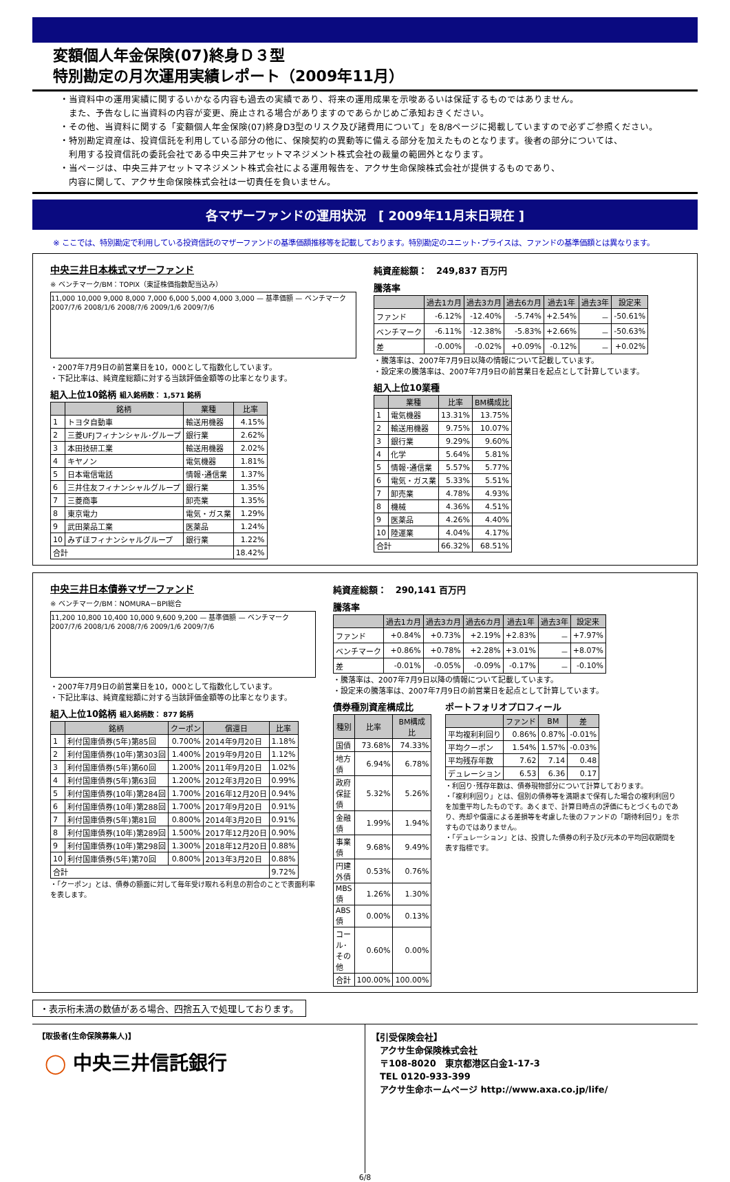変額個人年金保険(07)終身Ｄ３型
特別勘定の月次運用実績レポート（2009年11月）
・当資料中の運用実績に関するいかなる内容も過去の実績であり、将来の運用成果を示唆あるいは保証するものではありません。
　また、予告なしに当資料の内容が変更、廃止される場合がありますのであらかじめご承知おきください。
・その他、当資料に関する「変額個人年金保険(07)終身D3型のリスク及び諸費用について」を8/8ページに掲載していますので必ずご参照ください。
・特別勘定資産は、投資信託を利用している部分の他に、保険契約の異動等に備える部分を加えたものとなります。後者の部分については、
　利用する投資信託の委託会社である中央三井アセットマネジメント株式会社の裁量の範囲外となります。
・当ページは、中央三井アセットマネジメント株式会社による運用報告を、アクサ生命保険株式会社が提供するものであり、
　内容に関して、アクサ生命保険株式会社は一切責任を負いません。
各マザーファンドの運用状況　[ 2009年11月末日現在 ]
※ ここでは、特別勘定で利用している投資信託のマザーファンドの基準価額推移等を記載しております。特別勘定のユニット･プライスは、ファンドの基準価額とは異なります。
中央三井日本株式マザーファンド
※ ベンチマーク/BM：TOPIX（東証株価指数配当込み）
11,000 10,000 9,000 8,000 7,000 6,000 5,000 4,000 3,000 — 基準価額 — ベンチマーク
2007/7/6 2008/1/6 2008/7/6 2009/1/6 2009/7/6
・2007年7月9日の前営業日を10，000として指数化しています。
・下記比率は、純資産総額に対する当該評価金額等の比率となります。
組入上位10銘柄 組入銘柄数： 1,571 銘柄
| | 銘柄 | 業種 | 比率 |
| --- | --- | --- | --- |
| 1 | トヨタ自動車 | 輸送用機器 | 4.15% |
| 2 | 三菱UFJフィナンシャル･グループ | 銀行業 | 2.62% |
| 3 | 本田技研工業 | 輸送用機器 | 2.02% |
| 4 | キヤノン | 電気機器 | 1.81% |
| 5 | 日本電信電話 | 情報･通信業 | 1.37% |
| 6 | 三井住友フィナンシャルグループ | 銀行業 | 1.35% |
| 7 | 三菱商事 | 卸売業 | 1.35% |
| 8 | 東京電力 | 電気・ガス業 | 1.29% |
| 9 | 武田薬品工業 | 医薬品 | 1.24% |
| 10 | みずほフィナンシャルグループ | 銀行業 | 1.22% |
| 合計 | | | 18.42% |
純資産総額：　249,837 百万円
騰落率
| | 過去1カ月 | 過去3カ月 | 過去6カ月 | 過去1年 | 過去3年 | 設定来 |
| --- | --- | --- | --- | --- | --- | --- |
| ファンド | -6.12% | -12.40% | -5.74% | +2.54% | － | -50.61% |
| ベンチマーク | -6.11% | -12.38% | -5.83% | +2.66% | － | -50.63% |
| 差 | -0.00% | -0.02% | +0.09% | -0.12% | － | +0.02% |
・騰落率は、2007年7月9日以降の情報について記載しています。
・設定来の騰落率は、2007年7月9日の前営業日を起点として計算しています。
組入上位10業種
| | 業種 | 比率 | BM構成比 |
| --- | --- | --- | --- |
| 1 | 電気機器 | 13.31% | 13.75% |
| 2 | 輸送用機器 | 9.75% | 10.07% |
| 3 | 銀行業 | 9.29% | 9.60% |
| 4 | 化学 | 5.64% | 5.81% |
| 5 | 情報･通信業 | 5.57% | 5.77% |
| 6 | 電気・ガス業 | 5.33% | 5.51% |
| 7 | 卸売業 | 4.78% | 4.93% |
| 8 | 機械 | 4.36% | 4.51% |
| 9 | 医薬品 | 4.26% | 4.40% |
| 10 | 陸運業 | 4.04% | 4.17% |
| 合計 | | 66.32% | 68.51% |
中央三井日本債券マザーファンド
※ ベンチマーク/BM：NOMURA－BPI総合
11,200 10,800 10,400 10,000 9,600 9,200 — 基準価額 — ベンチマーク
2007/7/6 2008/1/6 2008/7/6 2009/1/6 2009/7/6
・2007年7月9日の前営業日を10，000として指数化しています。
・下記比率は、純資産総額に対する当該評価金額等の比率となります。
組入上位10銘柄 組入銘柄数： 877 銘柄
| | 銘柄 | クーポン | 償還日 | 比率 |
| --- | --- | --- | --- | --- |
| 1 | 利付国庫債券(5年)第85回 | 0.700% | 2014年9月20日 | 1.18% |
| 2 | 利付国庫債券(10年)第303回 | 1.400% | 2019年9月20日 | 1.12% |
| 3 | 利付国庫債券(5年)第60回 | 1.200% | 2011年9月20日 | 1.02% |
| 4 | 利付国庫債券(5年)第63回 | 1.200% | 2012年3月20日 | 0.99% |
| 5 | 利付国庫債券(10年)第284回 | 1.700% | 2016年12月20日 | 0.94% |
| 6 | 利付国庫債券(10年)第288回 | 1.700% | 2017年9月20日 | 0.91% |
| 7 | 利付国庫債券(5年)第81回 | 0.800% | 2014年3月20日 | 0.91% |
| 8 | 利付国庫債券(10年)第289回 | 1.500% | 2017年12月20日 | 0.90% |
| 9 | 利付国庫債券(10年)第298回 | 1.300% | 2018年12月20日 | 0.88% |
| 10 | 利付国庫債券(5年)第70回 | 0.800% | 2013年3月20日 | 0.88% |
| 合計 | | | | 9.72% |
・「クーポン」とは、債券の額面に対して毎年受け取れる利息の割合のことで表面利率を表します。
純資産総額：　290,141 百万円
騰落率
| | 過去1カ月 | 過去3カ月 | 過去6カ月 | 過去1年 | 過去3年 | 設定来 |
| --- | --- | --- | --- | --- | --- | --- |
| ファンド | +0.84% | +0.73% | +2.19% | +2.83% | － | +7.97% |
| ベンチマーク | +0.86% | +0.78% | +2.28% | +3.01% | － | +8.07% |
| 差 | -0.01% | -0.05% | -0.09% | -0.17% | － | -0.10% |
・騰落率は、2007年7月9日以降の情報について記載しています。
・設定来の騰落率は、2007年7月9日の前営業日を起点として計算しています。
債券種別資産構成比
| 種別 | 比率 | BM構成比 |
| --- | --- | --- |
| 国債 | 73.68% | 74.33% |
| 地方債 | 6.94% | 6.78% |
| 政府保証債 | 5.32% | 5.26% |
| 金融債 | 1.99% | 1.94% |
| 事業債 | 9.68% | 9.49% |
| 円建外債 | 0.53% | 0.76% |
| MBS債 | 1.26% | 1.30% |
| ABS債 | 0.00% | 0.13% |
| コール･その他 | 0.60% | 0.00% |
| 合計 | 100.00% | 100.00% |
ポートフォリオプロフィール
| | ファンド | BM | 差 |
| --- | --- | --- | --- |
| 平均複利利回り | 0.86% | 0.87% | -0.01% |
| 平均クーポン | 1.54% | 1.57% | -0.03% |
| 平均残存年数 | 7.62 | 7.14 | 0.48 |
| デュレーション | 6.53 | 6.36 | 0.17 |
・利回り･残存年数は、債券現物部分について計算しております。
・「複利利回り」とは、個別の債券等を満期まで保有した場合の複利利回りを加重平均したものです。あくまで、計算日時点の評価にもとづくものであり、売却や償還による差損等を考慮した後のファンドの「期待利回り」を示すものではありません。
・「デュレーション」とは、投資した債券の利子及び元本の平均回収期間を表す指標です。
・表示桁未満の数値がある場合、四捨五入で処理しております。
【取扱者(生命保険募集人)】
◯ 中央三井信託銀行
【引受保険会社】
　アクサ生命保険株式会社
　〒108-8020　東京都港区白金1-17-3
　TEL 0120-933-399
　アクサ生命ホームページ http://www.axa.co.jp/life/
6/8